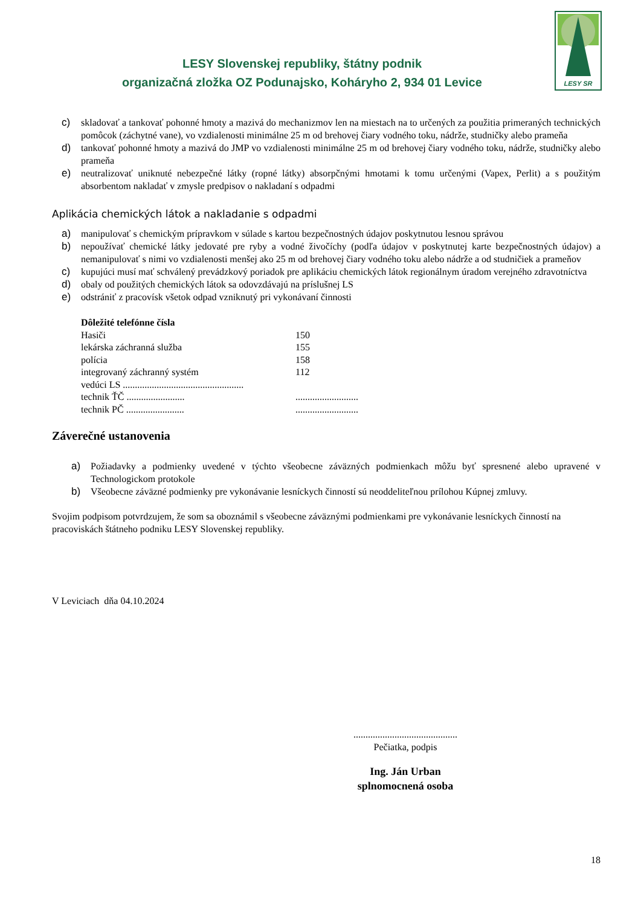LESY Slovenskej republiky, štátny podnik
organizačná zložka OZ Podunajsko, Koháryho 2, 934 01 Levice
LESY SR
c) skladovať a tankovať pohonné hmoty a mazivá do mechanizmov len na miestach na to určených za použitia primeraných technických pomôcok (záchytné vane), vo vzdialenosti minimálne 25 m od brehovej čiary vodného toku, nádrže, studničky alebo prameňa
d) tankovať pohonné hmoty a mazivá do JMP vo vzdialenosti minimálne 25 m od brehovej čiary vodného toku, nádrže, studničky alebo prameňa
e) neutralizovať uniknuté nebezpečné látky (ropné látky) absorpčnými hmotami k tomu určenými (Vapex, Perlit) a s použitým absorbentom nakladať v zmysle predpisov o nakladaní s odpadmi
Aplikácia chemických látok a nakladanie s odpadmi
a) manipulovať s chemickým prípravkom v súlade s kartou bezpečnostných údajov poskytnutou lesnou správou
b) nepoužívať chemické látky jedovaté pre ryby a vodné živočíchy (podľa údajov v poskytnutej karte bezpečnostných údajov) a nemanipulovať s nimi vo vzdialenosti menšej ako 25 m od brehovej čiary vodného toku alebo nádrže a od studničiek a prameňov
c) kupujúci musí mať schválený prevádzkový poriadok pre aplikáciu chemických látok regionálnym úradom verejného zdravotníctva
d) obaly od použitých chemických látok sa odovzdávajú na príslušnej LS
e) odstrániť z pracovísk všetok odpad vzniknutý pri vykonávaní činnosti
| Dôležité telefónne čísla | |
| Hasiči | 150 |
| lekárska záchranná služba | 155 |
| polícia | 158 |
| integrovaný záchranný systém | 112 |
| vedúci LS .................................................. | |
| technik ŤČ ........................ | .......................... |
| technik PČ ........................ | .......................... |
Záverečné ustanovenia
a) Požiadavky a podmienky uvedené v týchto všeobecne záväzných podmienkach môžu byť spresnené alebo upravené v Technologickom protokole
b) Všeobecne záväzné podmienky pre vykonávanie lesníckych činností sú neoddeliteľnou prílohou Kúpnej zmluvy.
Svojim podpisom potvrdzujem, že som sa oboznámil s všeobecne záväznými podmienkami pre vykonávanie lesníckych činností na pracoviskách štátneho podniku LESY Slovenskej republiky.
V Leviciach dňa 04.10.2024
...........................................
Pečiatka, podpis
Ing. Ján Urban
splnomocnená osoba
18